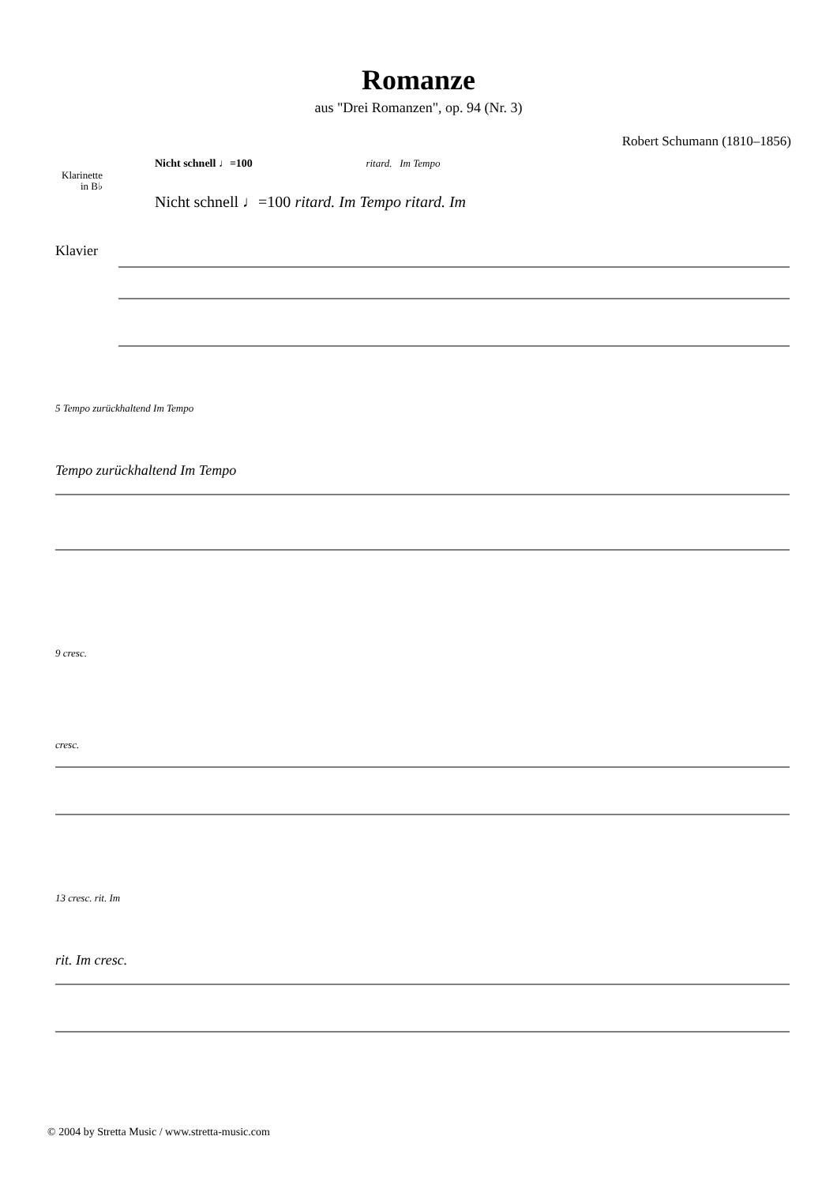Romanze
aus "Drei Romanzen", op. 94 (Nr. 3)
Robert Schumann (1810–1856)
Nicht schnell ♩=100 ritard. Im Tempo
Klarinette in B♭
Nicht schnell ♩=100 ritard. Im Tempo ritard. Im
Klavier
5 Tempo zurückhaltend Im Tempo
Tempo zurückhaltend Im Tempo
9 cresc.
cresc.
13 cresc. rit. Im
rit. Im cresc.
© 2004 by Stretta Music / www.stretta-music.com